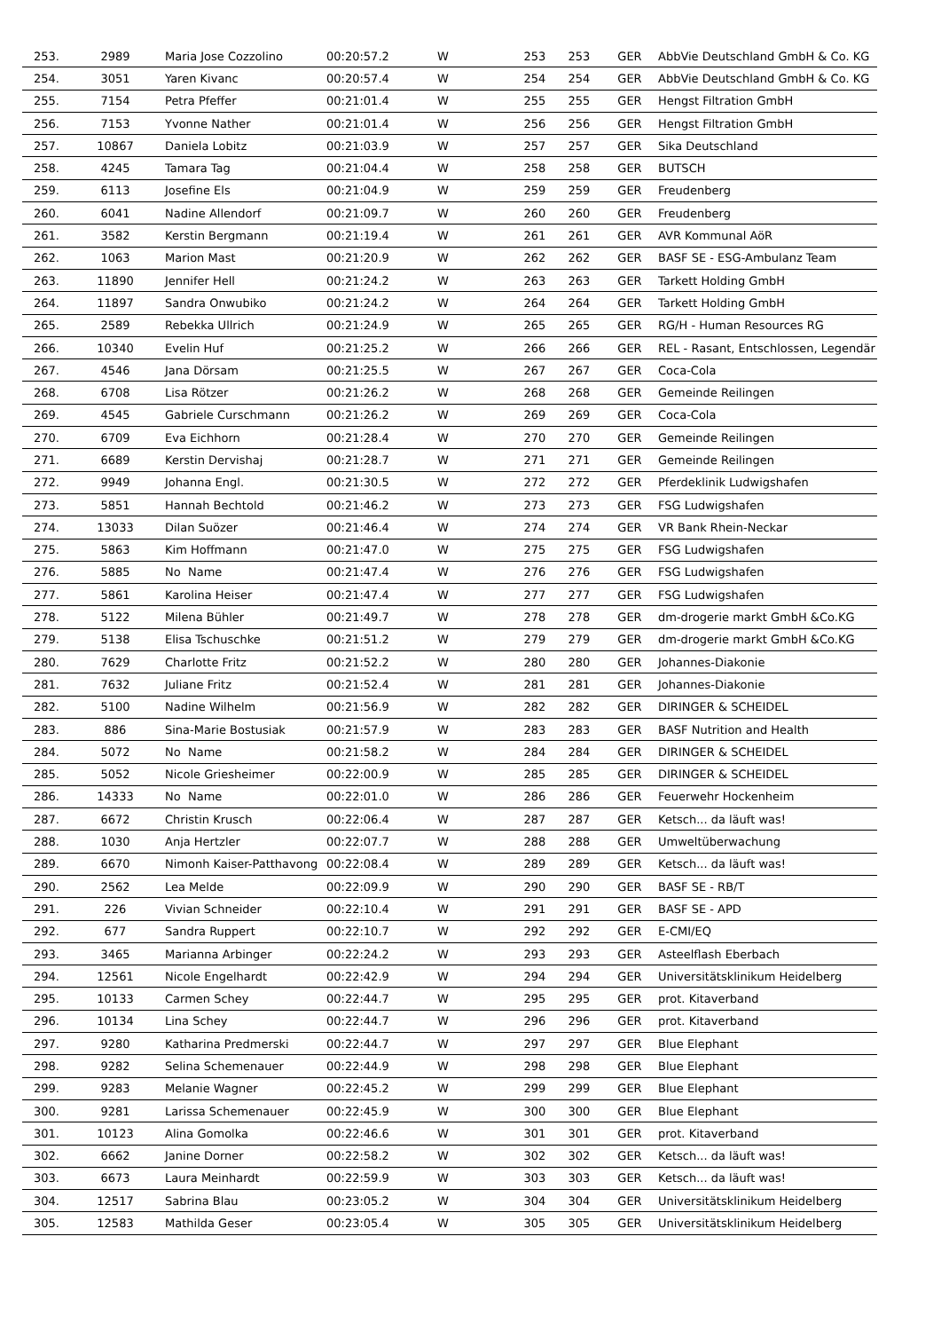| 253. | 2989 | Maria Jose Cozzolino | 00:20:57.2 | W | 253 | 253 | GER | AbbVie Deutschland GmbH & Co. KG |
| 254. | 3051 | Yaren Kivanc | 00:20:57.4 | W | 254 | 254 | GER | AbbVie Deutschland GmbH & Co. KG |
| 255. | 7154 | Petra Pfeffer | 00:21:01.4 | W | 255 | 255 | GER | Hengst Filtration GmbH |
| 256. | 7153 | Yvonne Nather | 00:21:01.4 | W | 256 | 256 | GER | Hengst Filtration GmbH |
| 257. | 10867 | Daniela Lobitz | 00:21:03.9 | W | 257 | 257 | GER | Sika Deutschland |
| 258. | 4245 | Tamara Tag | 00:21:04.4 | W | 258 | 258 | GER | BUTSCH |
| 259. | 6113 | Josefine Els | 00:21:04.9 | W | 259 | 259 | GER | Freudenberg |
| 260. | 6041 | Nadine Allendorf | 00:21:09.7 | W | 260 | 260 | GER | Freudenberg |
| 261. | 3582 | Kerstin Bergmann | 00:21:19.4 | W | 261 | 261 | GER | AVR Kommunal AöR |
| 262. | 1063 | Marion Mast | 00:21:20.9 | W | 262 | 262 | GER | BASF SE - ESG-Ambulanz Team |
| 263. | 11890 | Jennifer Hell | 00:21:24.2 | W | 263 | 263 | GER | Tarkett Holding GmbH |
| 264. | 11897 | Sandra Onwubiko | 00:21:24.2 | W | 264 | 264 | GER | Tarkett Holding GmbH |
| 265. | 2589 | Rebekka Ullrich | 00:21:24.9 | W | 265 | 265 | GER | RG/H - Human Resources RG |
| 266. | 10340 | Evelin Huf | 00:21:25.2 | W | 266 | 266 | GER | REL - Rasant, Entschlossen, Legendär |
| 267. | 4546 | Jana Dörsam | 00:21:25.5 | W | 267 | 267 | GER | Coca-Cola |
| 268. | 6708 | Lisa Rötzer | 00:21:26.2 | W | 268 | 268 | GER | Gemeinde Reilingen |
| 269. | 4545 | Gabriele Curschmann | 00:21:26.2 | W | 269 | 269 | GER | Coca-Cola |
| 270. | 6709 | Eva Eichhorn | 00:21:28.4 | W | 270 | 270 | GER | Gemeinde Reilingen |
| 271. | 6689 | Kerstin Dervishaj | 00:21:28.7 | W | 271 | 271 | GER | Gemeinde Reilingen |
| 272. | 9949 | Johanna Engl. | 00:21:30.5 | W | 272 | 272 | GER | Pferdeklinik Ludwigshafen |
| 273. | 5851 | Hannah Bechtold | 00:21:46.2 | W | 273 | 273 | GER | FSG Ludwigshafen |
| 274. | 13033 | Dilan Suözer | 00:21:46.4 | W | 274 | 274 | GER | VR Bank Rhein-Neckar |
| 275. | 5863 | Kim Hoffmann | 00:21:47.0 | W | 275 | 275 | GER | FSG Ludwigshafen |
| 276. | 5885 | No Name | 00:21:47.4 | W | 276 | 276 | GER | FSG Ludwigshafen |
| 277. | 5861 | Karolina Heiser | 00:21:47.4 | W | 277 | 277 | GER | FSG Ludwigshafen |
| 278. | 5122 | Milena Bühler | 00:21:49.7 | W | 278 | 278 | GER | dm-drogerie markt GmbH &Co.KG |
| 279. | 5138 | Elisa Tschuschke | 00:21:51.2 | W | 279 | 279 | GER | dm-drogerie markt GmbH &Co.KG |
| 280. | 7629 | Charlotte Fritz | 00:21:52.2 | W | 280 | 280 | GER | Johannes-Diakonie |
| 281. | 7632 | Juliane Fritz | 00:21:52.4 | W | 281 | 281 | GER | Johannes-Diakonie |
| 282. | 5100 | Nadine Wilhelm | 00:21:56.9 | W | 282 | 282 | GER | DIRINGER & SCHEIDEL |
| 283. | 886 | Sina-Marie Bostusiak | 00:21:57.9 | W | 283 | 283 | GER | BASF Nutrition and Health |
| 284. | 5072 | No Name | 00:21:58.2 | W | 284 | 284 | GER | DIRINGER & SCHEIDEL |
| 285. | 5052 | Nicole Griesheimer | 00:22:00.9 | W | 285 | 285 | GER | DIRINGER & SCHEIDEL |
| 286. | 14333 | No Name | 00:22:01.0 | W | 286 | 286 | GER | Feuerwehr Hockenheim |
| 287. | 6672 | Christin Krusch | 00:22:06.4 | W | 287 | 287 | GER | Ketsch... da läuft was! |
| 288. | 1030 | Anja Hertzler | 00:22:07.7 | W | 288 | 288 | GER | Umweltüberwachung |
| 289. | 6670 | Nimonh Kaiser-Patthavong | 00:22:08.4 | W | 289 | 289 | GER | Ketsch... da läuft was! |
| 290. | 2562 | Lea Melde | 00:22:09.9 | W | 290 | 290 | GER | BASF SE - RB/T |
| 291. | 226 | Vivian Schneider | 00:22:10.4 | W | 291 | 291 | GER | BASF SE - APD |
| 292. | 677 | Sandra Ruppert | 00:22:10.7 | W | 292 | 292 | GER | E-CMI/EQ |
| 293. | 3465 | Marianna Arbinger | 00:22:24.2 | W | 293 | 293 | GER | Asteelflash Eberbach |
| 294. | 12561 | Nicole Engelhardt | 00:22:42.9 | W | 294 | 294 | GER | Universitätsklinikum Heidelberg |
| 295. | 10133 | Carmen Schey | 00:22:44.7 | W | 295 | 295 | GER | prot. Kitaverband |
| 296. | 10134 | Lina Schey | 00:22:44.7 | W | 296 | 296 | GER | prot. Kitaverband |
| 297. | 9280 | Katharina Predmerski | 00:22:44.7 | W | 297 | 297 | GER | Blue Elephant |
| 298. | 9282 | Selina Schemenauer | 00:22:44.9 | W | 298 | 298 | GER | Blue Elephant |
| 299. | 9283 | Melanie Wagner | 00:22:45.2 | W | 299 | 299 | GER | Blue Elephant |
| 300. | 9281 | Larissa Schemenauer | 00:22:45.9 | W | 300 | 300 | GER | Blue Elephant |
| 301. | 10123 | Alina Gomolka | 00:22:46.6 | W | 301 | 301 | GER | prot. Kitaverband |
| 302. | 6662 | Janine Dorner | 00:22:58.2 | W | 302 | 302 | GER | Ketsch... da läuft was! |
| 303. | 6673 | Laura Meinhardt | 00:22:59.9 | W | 303 | 303 | GER | Ketsch... da läuft was! |
| 304. | 12517 | Sabrina Blau | 00:23:05.2 | W | 304 | 304 | GER | Universitätsklinikum Heidelberg |
| 305. | 12583 | Mathilda Geser | 00:23:05.4 | W | 305 | 305 | GER | Universitätsklinikum Heidelberg |